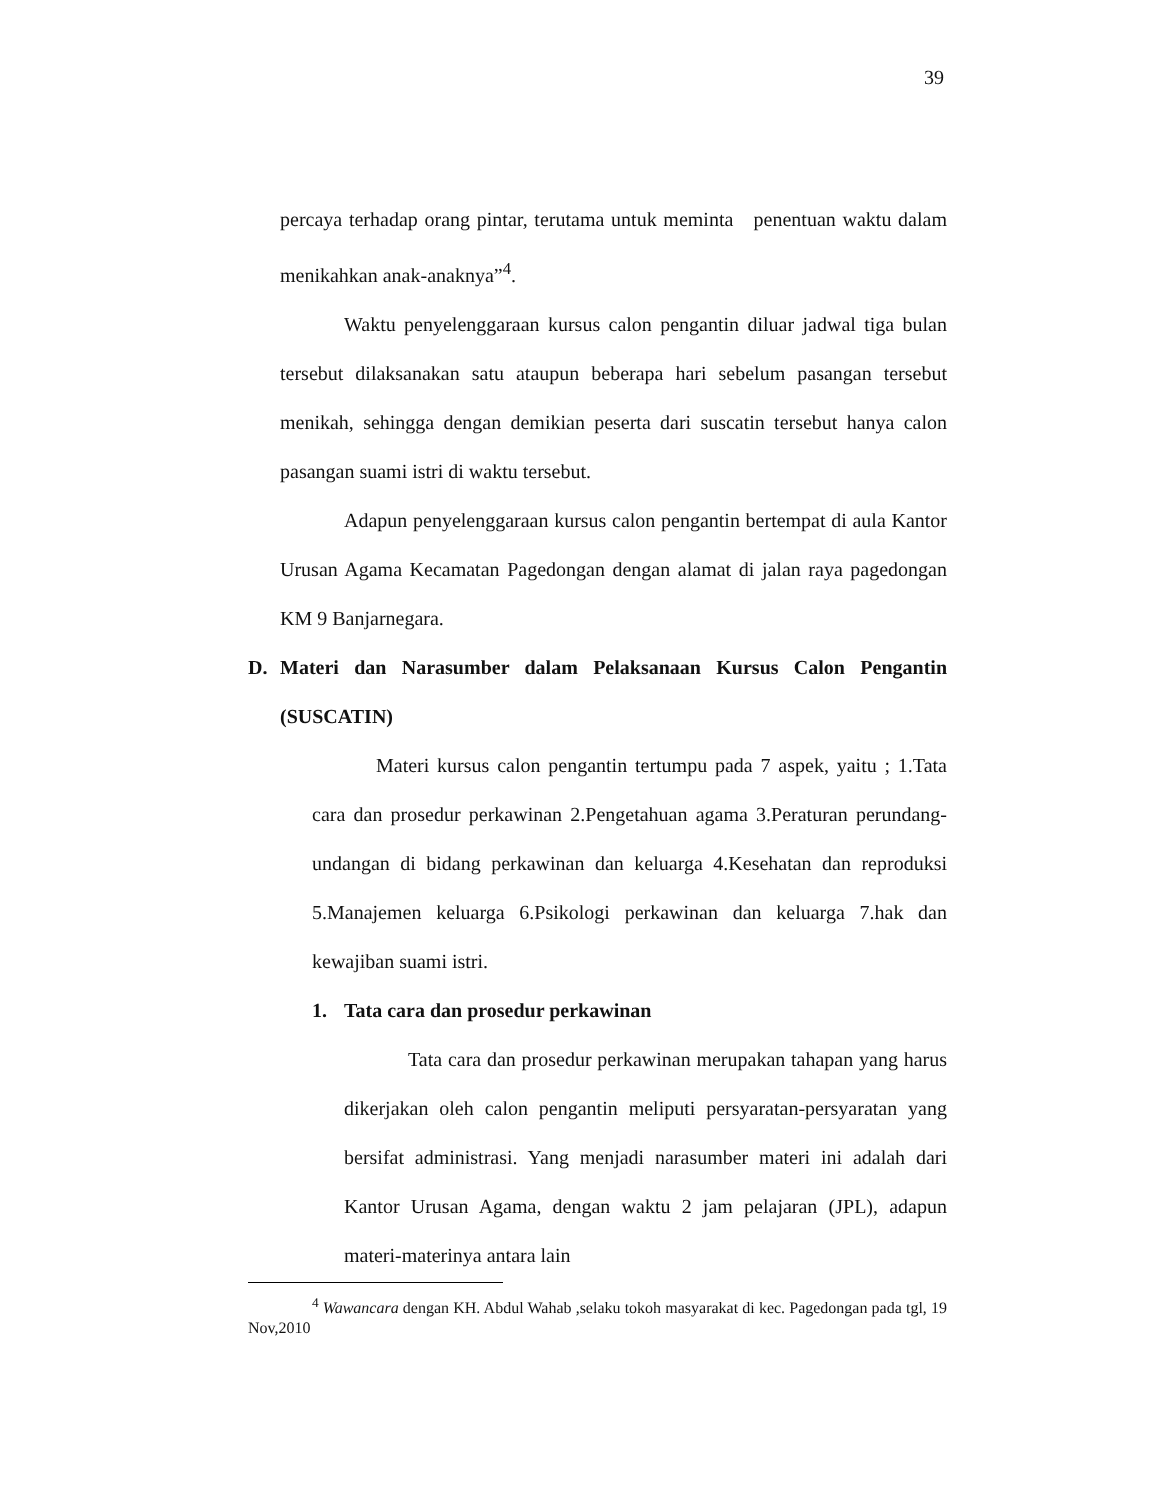39
percaya terhadap orang pintar, terutama untuk meminta penentuan waktu dalam menikahkan anak-anaknya”<sup>4</sup>.
Waktu penyelenggaraan kursus calon pengantin diluar jadwal tiga bulan tersebut dilaksanakan satu ataupun beberapa hari sebelum pasangan tersebut menikah, sehingga dengan demikian peserta dari suscatin tersebut hanya calon pasangan suami istri di waktu tersebut.
Adapun penyelenggaraan kursus calon pengantin bertempat di aula Kantor Urusan Agama Kecamatan Pagedongan dengan alamat di jalan raya pagedongan KM 9 Banjarnegara.
D. Materi dan Narasumber dalam Pelaksanaan Kursus Calon Pengantin (SUSCATIN)
Materi kursus calon pengantin tertumpu pada 7 aspek, yaitu ; 1.Tata cara dan prosedur perkawinan 2.Pengetahuan agama 3.Peraturan perundang-undangan di bidang perkawinan dan keluarga 4.Kesehatan dan reproduksi 5.Manajemen keluarga 6.Psikologi perkawinan dan keluarga 7.hak dan kewajiban suami istri.
1. Tata cara dan prosedur perkawinan
Tata cara dan prosedur perkawinan merupakan tahapan yang harus dikerjakan oleh calon pengantin meliputi persyaratan-persyaratan yang bersifat administrasi. Yang menjadi narasumber materi ini adalah dari Kantor Urusan Agama, dengan waktu 2 jam pelajaran (JPL), adapun materi-materinya antara lain
<sup>4</sup> Wawancara dengan KH. Abdul Wahab ,selaku tokoh masyarakat di kec. Pagedongan pada tgl, 19 Nov,2010